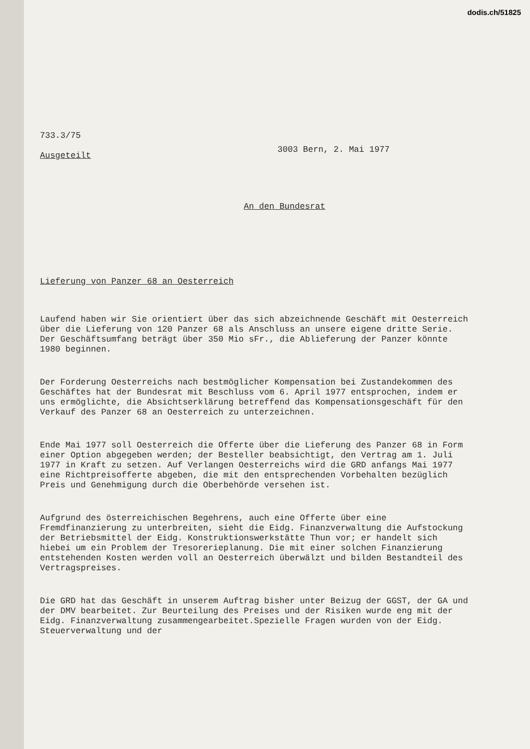dodis.ch/51825
733.3/75
Ausgeteilt
3003 Bern, 2. Mai 1977
An den Bundesrat
Lieferung von Panzer 68 an Oesterreich
Laufend haben wir Sie orientiert über das sich abzeichnende Geschäft mit Oesterreich über die Lieferung von 120 Panzer 68 als Anschluss an unsere eigene dritte Serie. Der Geschäftsumfang beträgt über 350 Mio sFr., die Ablieferung der Panzer könnte 1980 beginnen.
Der Forderung Oesterreichs nach bestmöglicher Kompensation bei Zustandekommen des Geschäftes hat der Bundesrat mit Beschluss vom 6. April 1977 entsprochen, indem er uns ermöglichte, die Absichtserklärung betreffend das Kompensationsgeschäft für den Verkauf des Panzer 68 an Oesterreich zu unterzeichnen.
Ende Mai 1977 soll Oesterreich die Offerte über die Lieferung des Panzer 68 in Form einer Option abgegeben werden; der Besteller beabsichtigt, den Vertrag am 1. Juli 1977 in Kraft zu setzen. Auf Verlangen Oesterreichs wird die GRD anfangs Mai 1977 eine Richtpreisofferte abgeben, die mit den entsprechenden Vorbehalten bezüglich Preis und Genehmigung durch die Oberbehörde versehen ist.
Aufgrund des österreichischen Begehrens, auch eine Offerte über eine Fremdfinanzierung zu unterbreiten, sieht die Eidg. Finanzverwaltung die Aufstockung der Betriebsmittel der Eidg. Konstruktionswerkstätte Thun vor; er handelt sich hiebei um ein Problem der Tresorerieplanung. Die mit einer solchen Finanzierung entstehenden Kosten werden voll an Oesterreich überwälzt und bilden Bestandteil des Vertragspreises.
Die GRD hat das Geschäft in unserem Auftrag bisher unter Beizug der GGST, der GA und der DMV bearbeitet. Zur Beurteilung des Preises und der Risiken wurde eng mit der Eidg. Finanzverwaltung zusammengearbeitet.Spezielle Fragen wurden von der Eidg. Steuerverwaltung und der